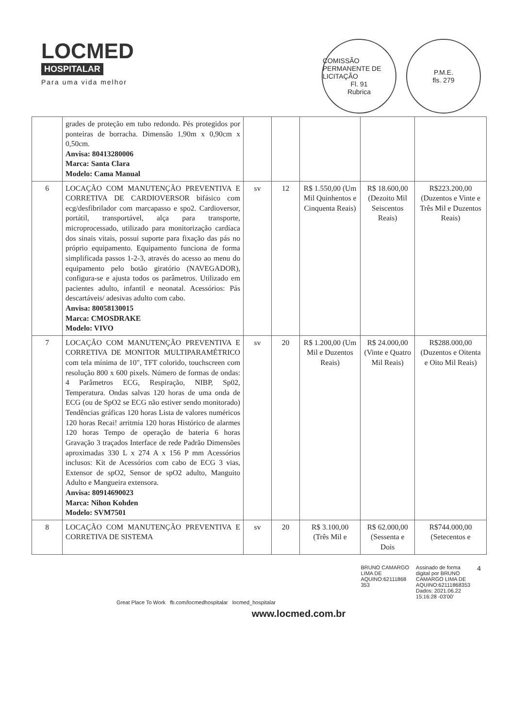LOCMED
HOSPITALAR
Para uma vida melhor
COMISSÃO PERMANENTE DE LICITAÇÃO
Fl. 91
Rubrica
P.M.E.
fls. 279
| | grades de proteção em tubo redondo. Pés protegidos por ponteiras de borracha. Dimensão 1,90m x 0,90cm x 0,50cm. Anvisa: 80413280006 Marca: Santa Clara Modelo: Cama Manual | | | | | |
| 6 | LOCAÇÃO COM MANUTENÇÃO PREVENTIVA E CORRETIVA DE CARDIOVERSOR bifásico com ecg/desfibrilador com marcapasso e spo2. Cardioversor, portátil, transportável, alça para transporte, microprocessado, utilizado para monitorização cardíaca dos sinais vitais, possui suporte para fixação das pás no próprio equipamento. Equipamento funciona de forma simplificada passos 1-2-3, através do acesso ao menu do equipamento pelo botão giratório (NAVEGADOR), configura-se e ajusta todos os parâmetros. Utilizado em pacientes adulto, infantil e neonatal. Acessórios: Pás descartáveis/ adesivas adulto com cabo. Anvisa: 80058130015 Marca: CMOSDRAKE Modelo: VIVO | sv | 12 | R$ 1.550,00 (Um Mil Quinhentos e Cinquenta Reais) | R$ 18.600,00 (Dezoito Mil Seiscentos Reais) | R$223.200,00 (Duzentos e Vinte e Três Mil e Duzentos Reais) |
| 7 | LOCAÇÃO COM MANUTENÇÃO PREVENTIVA E CORRETIVA DE MONITOR MULTIPARAMÉTRICO com tela mínima de 10", TFT colorido, touchscreen com resolução 800 x 600 pixels. Número de formas de ondas: 4 Parâmetros ECG, Respiração, NIBP, Sp02, Temperatura. Ondas salvas 120 horas de uma onda de ECG (ou de SpO2 se ECG não estiver sendo monitorado) Tendências gráficas 120 horas Lista de valores numéricos 120 horas Recai! arritmia 120 horas Histórico de alarmes 120 horas Tempo de operação de bateria 6 horas Gravação 3 traçados Interface de rede Padrão Dimensões aproximadas 330 L x 274 A x 156 P mm Acessórios inclusos: Kit de Acessórios com cabo de ECG 3 vias, Extensor de spO2, Sensor de spO2 adulto, Manguito Adulto e Mangueira extensora. Anvisa: 80914690023 Marca: Nihon Kohden Modelo: SVM7501 | sv | 20 | R$ 1.200,00 (Um Mil e Duzentos Reais) | R$ 24.000,00 (Vinte e Quatro Mil Reais) | R$288.000,00 (Duzentos e Oitenta e Oito Mil Reais) |
| 8 | LOCAÇÃO COM MANUTENÇÃO PREVENTIVA E CORRETIVA DE SISTEMA | sv | 20 | R$ 3.100,00 (Três Mil e | R$ 62.000,00 (Sessenta e Dois | R$744.000,00 (Setecentos e |
BRUNO CAMARGO
LIMA DE
AQUINO:62111868
353
Assinado de forma
digital por BRUNO
CAMARGO LIMA DE
AQUINO:62111868353
Dados: 2021.06.22
15:16:28 -03'00'
4
Great Place To Work fb.com/locmedhospitalar locmed_hospitalar
www.locmed.com.br